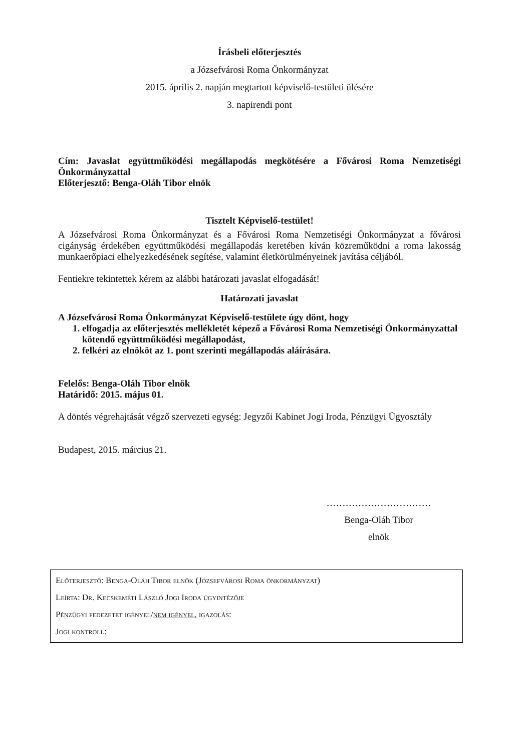Írásbeli előterjesztés
a Józsefvárosi Roma Önkormányzat
2015. április 2. napján megtartott képviselő-testületi ülésére
3. napirendi pont
Cím: Javaslat együttműködési megállapodás megkötésére a Fővárosi Roma Nemzetiségi Önkormányzattal
Előterjesztő: Benga-Oláh Tibor elnök
Tisztelt Képviselő-testület!
A Józsefvárosi Roma Önkormányzat és a Fővárosi Roma Nemzetiségi Önkormányzat a fővárosi cigányság érdekében együttműködési megállapodás keretében kíván közreműködni a roma lakosság munkaerőpiaci elhelyezkedésének segítése, valamint életkörülményeinek javítása céljából.
Fentiekre tekintettek kérem az alábbi határozati javaslat elfogadását!
Határozati javaslat
A Józsefvárosi Roma Önkormányzat Képviselő-testülete úgy dönt, hogy
1. elfogadja az előterjesztés mellékletét képező a Fővárosi Roma Nemzetiségi Önkormányzattal kötendő együttműködési megállapodást,
2. felkéri az elnököt az 1. pont szerinti megállapodás aláírására.
Felelős: Benga-Oláh Tibor elnök
Határidő: 2015. május 01.
A döntés végrehajtását végző szervezeti egység: Jegyzői Kabinet Jogi Iroda, Pénzügyi Ügyosztály
Budapest, 2015. március 21.
……………………………
Benga-Oláh Tibor
elnök
Előterjesztő: Benga-Oláh Tibor elnök (Józsefvárosi Roma önkormányzat)
Leírta: Dr. Kecskeméti László Jogi Iroda ügyintézője
Pénzügyi fedezetet igényel/nem igényel, igazolás:
Jogi kontroll: